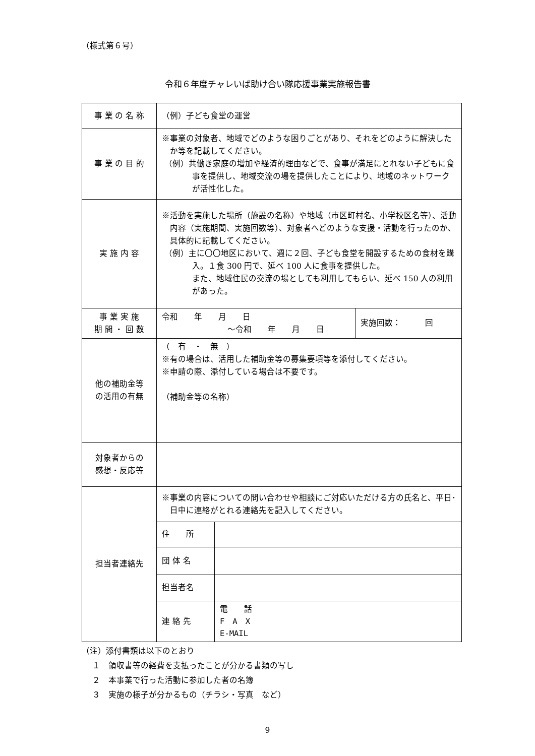（様式第６号）
令和６年度チャレいば助け合い隊応援事業実施報告書
| 事 業 の 名 称 | （例）子ども食堂の運営 | | |
| 事 業 の 目 的 | ※事業の対象者、地域でどのような困りごとがあり、それをどのように解決したか等を記載してください。 （例）共働き家庭の増加や経済的理由などで、食事が満足にとれない子どもに食事を提供し、地域交流の場を提供したことにより、地域のネットワークが活性化した。 | | |
| 実 施 内 容 | ※活動を実施した場所（施設の名称）や地域（市区町村名、小学校区名等）、活動内容（実施期間、実施回数等）、対象者へどのような支援・活動を行ったのか、具体的に記載してください。 （例）主に〇〇地区において、週に２回、子ども食堂を開設するための食材を購入。１食 300 円で、延べ 100 人に食事を提供した。 また、地域住民の交流の場としても利用してもらい、延べ 150 人の利用があった。 | | |
| 事 業 実 施 期 間 ・ 回 数 | 令和 年 月 日 ～令和 年 月 日 | | 実施回数： 回 |
| 他の補助金等 の活用の有無 | （ 有 ・ 無 ） ※有の場合は、活用した補助金等の募集要項等を添付してください。 ※申請の際、添付している場合は不要です。 （補助金等の名称） | | |
| 対象者からの 感想・反応等 | | | |
| 担当者連絡先 | ※事業の内容についての問い合わせや相談にご対応いただける方の氏名と、平日･日中に連絡がとれる連絡先を記入してください。 | | |
| | 住 所 | | |
| | 団 体 名 | | |
| | 担当者名 | | |
| | 連 絡 先 | 電 話 F A X E-MAIL | |
（注）添付書類は以下のとおり
　 １　領収書等の経費を支払ったことが分かる書類の写し
　 ２　本事業で行った活動に参加した者の名簿
　 ３　実施の様子が分かるもの（チラシ・写真　など）
9